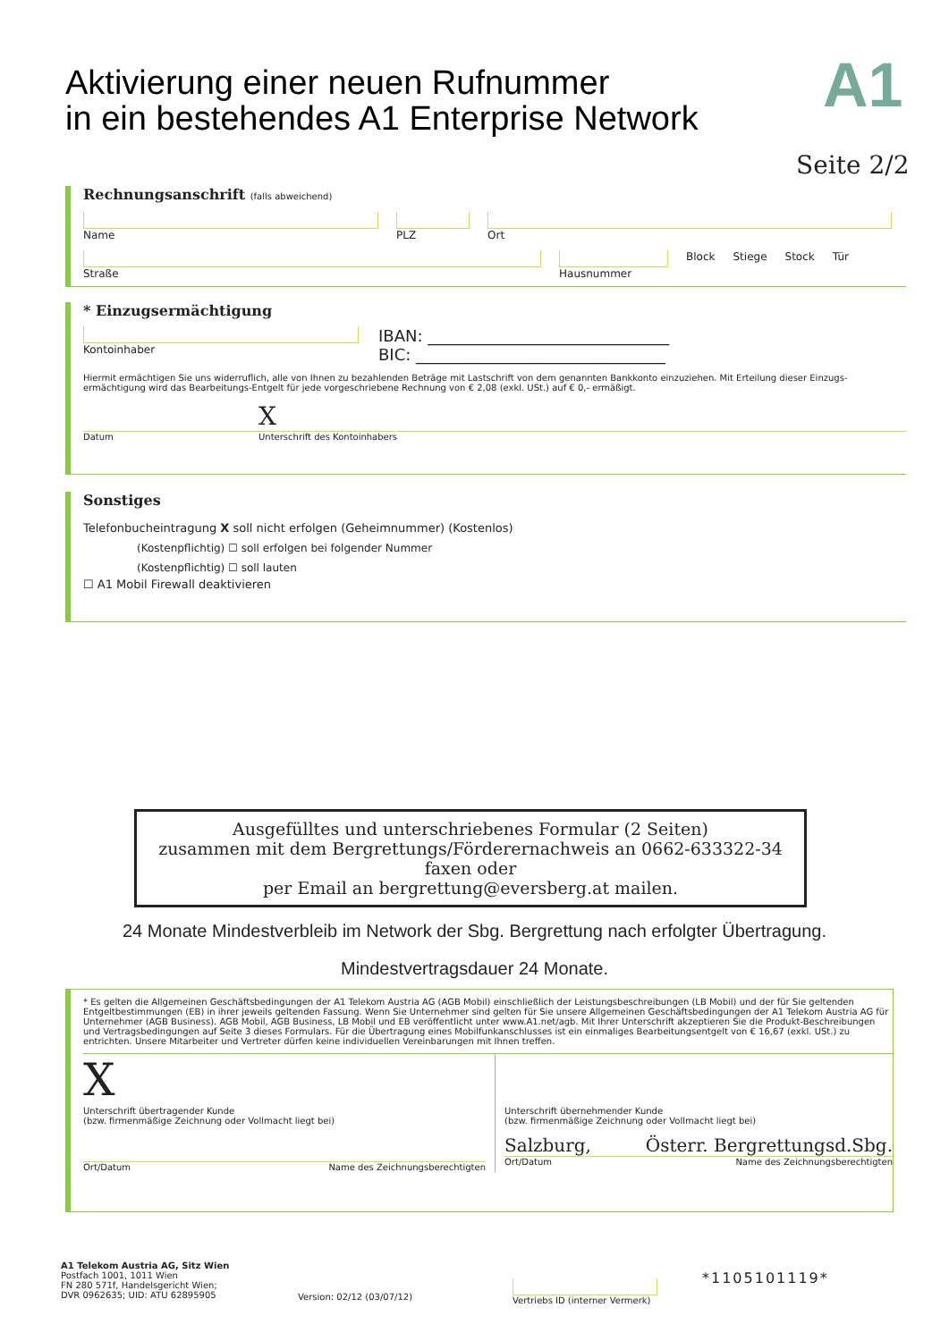Aktivierung einer neuen Rufnummer
in ein bestehendes A1 Enterprise Network
A1
Seite 2/2
Rechnungsanschrift (falls abweichend)
Name
PLZ
Ort
Straße
Hausnummer Block Stiege Stock Tür
* Einzugsermächtigung
Kontoinhaber
IBAN: ______________________________
BIC: _______________________________
Hiermit ermächtigen Sie uns widerruflich, alle von Ihnen zu bezahlenden Beträge mit Lastschrift von dem genannten Bankkonto einzuziehen. Mit Erteilung dieser Einzugs-ermächtigung wird das Bearbeitungs-Entgelt für jede vorgeschriebene Rechnung von € 2,08 (exkl. USt.) auf € 0,- ermäßigt.
X
Datum Unterschrift des Kontoinhabers
Sonstiges
Telefonbucheintragung X soll nicht erfolgen (Geheimnummer) (Kostenlos)
(Kostenpflichtig) ☐ soll erfolgen bei folgender Nummer
(Kostenpflichtig) ☐ soll lauten
☐ A1 Mobil Firewall deaktivieren
Ausgefülltes und unterschriebenes Formular (2 Seiten)
zusammen mit dem Bergrettungs/Förderernachweis an 0662-633322-34 faxen oder
per Email an bergrettung@eversberg.at mailen.
24 Monate Mindestverbleib im Network der Sbg. Bergrettung nach erfolgter Übertragung.
Mindestvertragsdauer 24 Monate.
* Es gelten die Allgemeinen Geschäftsbedingungen der A1 Telekom Austria AG (AGB Mobil) einschließlich der Leistungsbeschreibungen (LB Mobil) und der für Sie geltenden Entgeltbestimmungen (EB) in ihrer jeweils geltenden Fassung. Wenn Sie Unternehmer sind gelten für Sie unsere Allgemeinen Geschäftsbedingungen der A1 Telekom Austria AG für Unternehmer (AGB Business). AGB Mobil, AGB Business, LB Mobil und EB veröffentlicht unter www.A1.net/agb. Mit Ihrer Unterschrift akzeptieren Sie die Produkt-Beschreibungen und Vertragsbedingungen auf Seite 3 dieses Formulars. Für die Übertragung eines Mobilfunkanschlusses ist ein einmaliges Bearbeitungsentgelt von € 16,67 (exkl. USt.) zu entrichten. Unsere Mitarbeiter und Vertreter dürfen keine individuellen Vereinbarungen mit Ihnen treffen.
X
Unterschrift übertragender Kunde
(bzw. firmenmäßige Zeichnung oder Vollmacht liegt bei)
Ort/Datum Name des Zeichnungsberechtigten
Unterschrift übernehmender Kunde
(bzw. firmenmäßige Zeichnung oder Vollmacht liegt bei)
Salzburg, Österr. Bergrettungsd.Sbg.
Ort/Datum Name des Zeichnungsberechtigten
A1 Telekom Austria AG, Sitz Wien
Postfach 1001, 1011 Wien
FN 280 571f, Handelsgericht Wien;
DVR 0962635; UID: ATU 62895905
Version: 02/12 (03/07/12)
Vertriebs ID (interner Vermerk)
*1105101119*